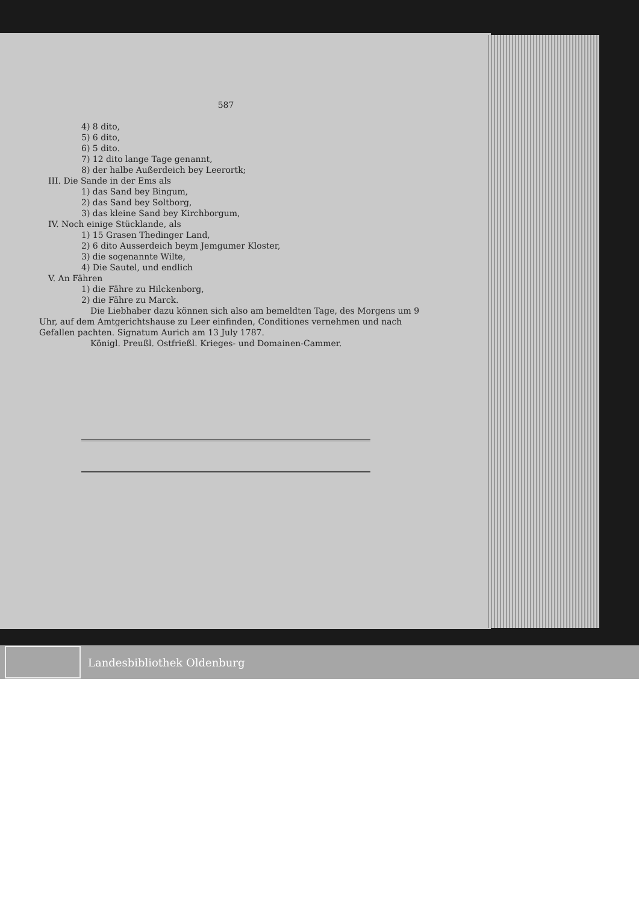587
4) 8 dito,
5) 6 dito,
6) 5 dito.
7) 12 dito lange Tage genannt,
8) der halbe Außerdeich bey Leerortk;
III. Die Sande in der Ems als
1) das Sand bey Bingum,
2) das Sand bey Soltborg,
3) das kleine Sand bey Kirchborgum,
IV. Noch einige Stücklande, als
1) 15 Grasen Thedinger Land,
2) 6 dito Ausserdeich beym Jemgumer Kloster,
3) die sogenannte Wilte,
4) Die Sautel, und endlich
V. An Fähren
1) die Fähre zu Hilckenborg,
2) die Fähre zu Marck.
Die Liebhaber dazu können sich also am bemeldten Tage, des Morgens um 9 Uhr, auf dem Amtgerichtshause zu Leer einfinden, Conditiones vernehmen und nach Gefallen pachten. Signatum Aurich am 13 July 1787.
Königl. Preußl. Ostfrießl. Krieges- und Domainen-Cammer.
Landesbibliothek Oldenburg